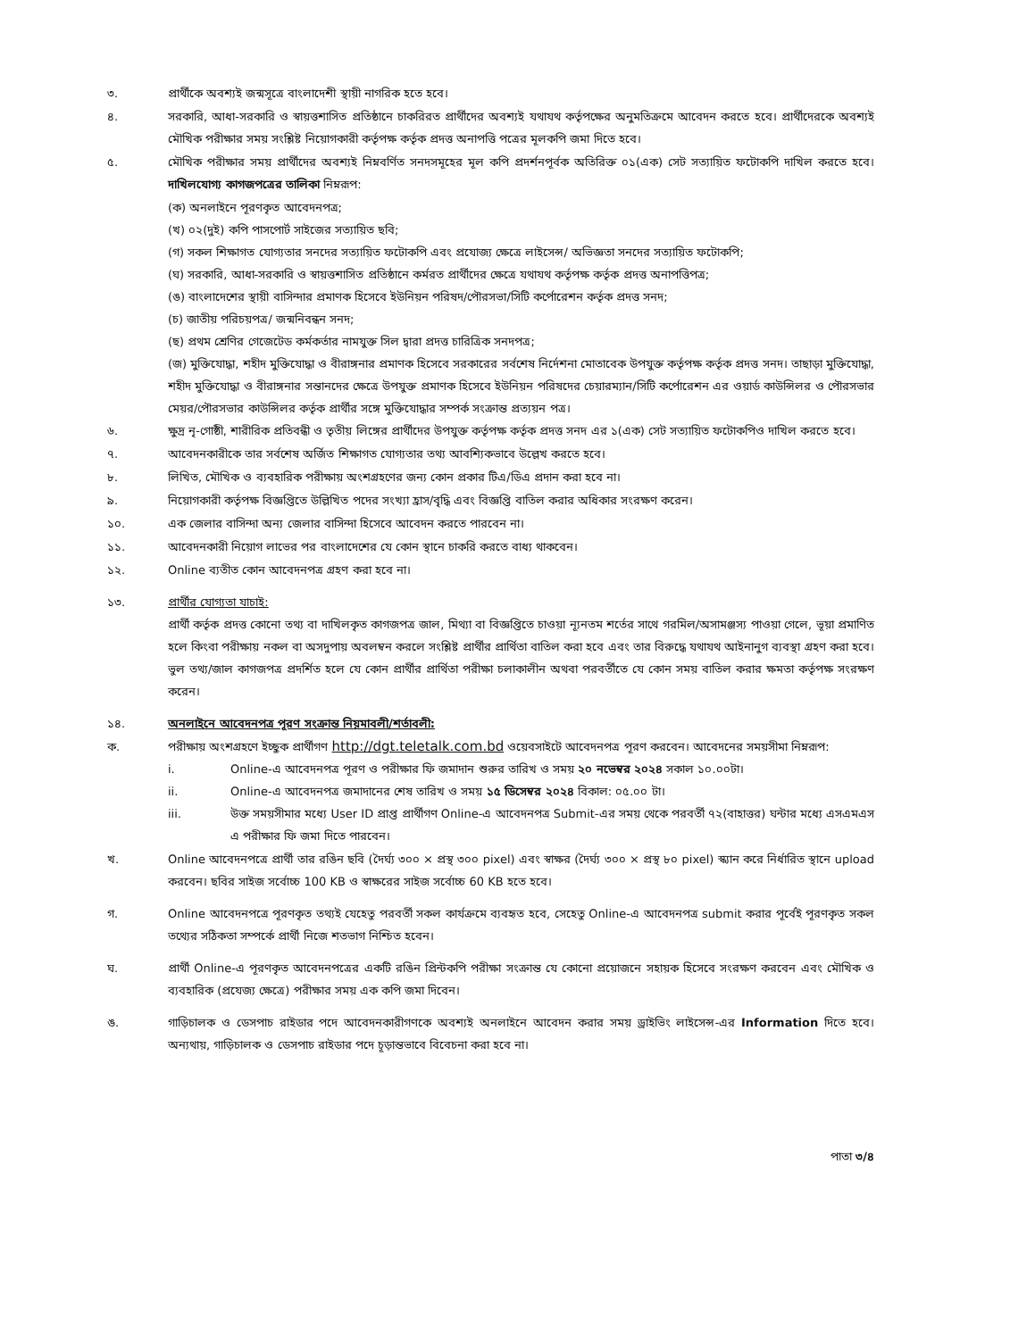৩. প্রার্থীকে অবশ্যই জন্মসূত্রে বাংলাদেশী স্থায়ী নাগরিক হতে হবে।
৪. সরকারি, আধা-সরকারি ও স্বায়ত্তশাসিত প্রতিষ্ঠানে চাকরিরত প্রার্থীদের অবশ্যই যথাযথ কর্তৃপক্ষের অনুমতিক্রমে আবেদন করতে হবে। প্রার্থীদেরকে অবশ্যই মৌখিক পরীক্ষার সময় সংশ্লিষ্ট নিয়োগকারী কর্তৃপক্ষ কর্তৃক প্রদত্ত অনাপত্তি পত্রের মূলকপি জমা দিতে হবে।
৫. মৌখিক পরীক্ষার সময় প্রার্থীদের অবশ্যই নিম্নবর্ণিত সনদসমূহের মূল কপি প্রদর্শনপূর্বক অতিরিক্ত ০১(এক) সেট সত্যায়িত ফটোকপি দাখিল করতে হবে। দাখিলযোগ্য কাগজপত্রের তালিকা নিম্নরূপ:
(ক) অনলাইনে পূরণকৃত আবেদনপত্র;
(খ) ০২(দুই) কপি পাসপোর্ট সাইজের সত্যায়িত ছবি;
(গ) সকল শিক্ষাগত যোগ্যতার সনদের সত্যায়িত ফটোকপি এবং প্রযোজ্য ক্ষেত্রে লাইসেন্স/ অভিজ্ঞতা সনদের সত্যায়িত ফটোকপি;
(ঘ) সরকারি, আধা-সরকারি ও স্বায়ত্তশাসিত প্রতিষ্ঠানে কর্মরত প্রার্থীদের ক্ষেত্রে যথাযথ কর্তৃপক্ষ কর্তৃক প্রদত্ত অনাপত্তিপত্র;
(ঙ) বাংলাদেশের স্থায়ী বাসিন্দার প্রমাণক হিসেবে ইউনিয়ন পরিষদ/পৌরসভা/সিটি কর্পোরেশন কর্তৃক প্রদত্ত সনদ;
(চ) জাতীয় পরিচয়পত্র/ জন্মনিবন্ধন সনদ;
(ছ) প্রথম শ্রেণির গেজেটেড কর্মকর্তার নামযুক্ত সিল দ্বারা প্রদত্ত চারিত্রিক সনদপত্র;
(জ) মুক্তিযোদ্ধা, শহীদ মুক্তিযোদ্ধা ও বীরাঙ্গনার প্রমাণক হিসেবে সরকারের সর্বশেষ নির্দেশনা মোতাবেক উপযুক্ত কর্তৃপক্ষ কর্তৃক প্রদত্ত সনদ। তাছাড়া মুক্তিযোদ্ধা, শহীদ মুক্তিযোদ্ধা ও বীরাঙ্গনার সন্তানদের ক্ষেত্রে উপযুক্ত প্রমাণক হিসেবে ইউনিয়ন পরিষদের চেয়ারম্যান/সিটি কর্পোরেশন এর ওয়ার্ড কাউন্সিলর ও পৌরসভার মেয়র/পৌরসভার কাউন্সিলর কর্তৃক প্রার্থীর সঙ্গে মুক্তিযোদ্ধার সম্পর্ক সংক্রান্ত প্রত্যয়ন পত্র।
৬. ক্ষুদ্র নৃ-গোষ্ঠী, শারীরিক প্রতিবন্ধী ও তৃতীয় লিঙ্গের প্রার্থীদের উপযুক্ত কর্তৃপক্ষ কর্তৃক প্রদত্ত সনদ এর ১(এক) সেট সত্যায়িত ফটোকপিও দাখিল করতে হবে।
৭. আবেদনকারীকে তার সর্বশেষ অর্জিত শিক্ষাগত যোগ্যতার তথ্য আবশ্যিকভাবে উল্লেখ করতে হবে।
৮. লিখিত, মৌখিক ও ব্যবহারিক পরীক্ষায় অংশগ্রহণের জন্য কোন প্রকার টিএ/ডিএ প্রদান করা হবে না।
৯. নিয়োগকারী কর্তৃপক্ষ বিজ্ঞপ্তিতে উল্লিখিত পদের সংখ্যা হ্রাস/বৃদ্ধি এবং বিজ্ঞপ্তি বাতিল করার অধিকার সংরক্ষণ করেন।
১০. এক জেলার বাসিন্দা অন্য জেলার বাসিন্দা হিসেবে আবেদন করতে পারবেন না।
১১. আবেদনকারী নিয়োগ লাভের পর বাংলাদেশের যে কোন স্থানে চাকরি করতে বাধ্য থাকবেন।
১২. Online ব্যতীত কোন আবেদনপত্র গ্রহণ করা হবে না।
১৩. প্রার্থীর যোগ্যতা যাচাই:
প্রার্থী কর্তৃক প্রদত্ত কোনো তথ্য বা দাখিলকৃত কাগজপত্র জাল, মিথ্যা বা বিজ্ঞপ্তিতে চাওয়া ন্যূনতম শর্তের সাথে গরমিল/অসামঞ্জস্য পাওয়া গেলে, ভূয়া প্রমাণিত হলে কিংবা পরীক্ষায় নকল বা অসদুপায় অবলম্বন করলে সংশ্লিষ্ট প্রার্থীর প্রার্থিতা বাতিল করা হবে এবং তার বিরুদ্ধে যথাযথ আইনানুগ ব্যবস্থা গ্রহণ করা হবে। ভুল তথ্য/জাল কাগজপত্র প্রদর্শিত হলে যে কোন প্রার্থীর প্রার্থিতা পরীক্ষা চলাকালীন অথবা পরবর্তীতে যে কোন সময় বাতিল করার ক্ষমতা কর্তৃপক্ষ সংরক্ষণ করেন।
১৪. অনলাইনে আবেদনপত্র পূরণ সংক্রান্ত নিয়মাবলী/শর্তাবলী:
ক. পরীক্ষায় অংশগ্রহণে ইচ্ছুক প্রার্থীগণ http://dgt.teletalk.com.bd ওয়েবসাইটে আবেদনপত্র পূরণ করবেন। আবেদনের সময়সীমা নিম্নরূপ:
i. Online-এ আবেদনপত্র পূরণ ও পরীক্ষার ফি জমাদান শুরুর তারিখ ও সময় ২০ নভেম্বর ২০২৪ সকাল ১০.০০টা।
ii. Online-এ আবেদনপত্র জমাদানের শেষ তারিখ ও সময় ১৫ ডিসেম্বর ২০২৪ বিকাল: ০৫.০০ টা।
iii. উক্ত সময়সীমার মধ্যে User ID প্রাপ্ত প্রার্থীগণ Online-এ আবেদনপত্র Submit-এর সময় থেকে পরবর্তী ৭২(বাহাত্তর) ঘন্টার মধ্যে এসএমএস এ পরীক্ষার ফি জমা দিতে পারবেন।
খ. Online আবেদনপত্রে প্রার্থী তার রঙিন ছবি (দৈর্ঘ্য ৩০০ × প্রস্থ ৩০০ pixel) এবং স্বাক্ষর (দৈর্ঘ্য ৩০০ × প্রস্থ ৮০ pixel) স্ক্যান করে নির্ধারিত স্থানে upload করবেন। ছবির সাইজ সর্বোচ্চ 100 KB ও স্বাক্ষরের সাইজ সর্বোচ্চ 60 KB হতে হবে।
গ. Online আবেদনপত্রে পূরণকৃত তথ্যই যেহেতু পরবর্তী সকল কার্যক্রমে ব্যবহৃত হবে, সেহেতু Online-এ আবেদনপত্র submit করার পূর্বেই পূরণকৃত সকল তথ্যের সঠিকতা সম্পর্কে প্রার্থী নিজে শতভাগ নিশ্চিত হবেন।
ঘ. প্রার্থী Online-এ পূরণকৃত আবেদনপত্রের একটি রঙিন প্রিন্টকপি পরীক্ষা সংক্রান্ত যে কোনো প্রয়োজনে সহায়ক হিসেবে সংরক্ষণ করবেন এবং মৌখিক ও ব্যবহারিক (প্রযেজ্য ক্ষেত্রে) পরীক্ষার সময় এক কপি জমা দিবেন।
ঙ. গাড়িচালক ও ডেসপাচ রাইডার পদে আবেদনকারীগণকে অবশ্যই অনলাইনে আবেদন করার সময় ড্রাইভিং লাইসেন্স-এর Information দিতে হবে। অন্যথায়, গাড়িচালক ও ডেসপাচ রাইডার পদে চূড়ান্তভাবে বিবেচনা করা হবে না।
পাতা ৩/৪